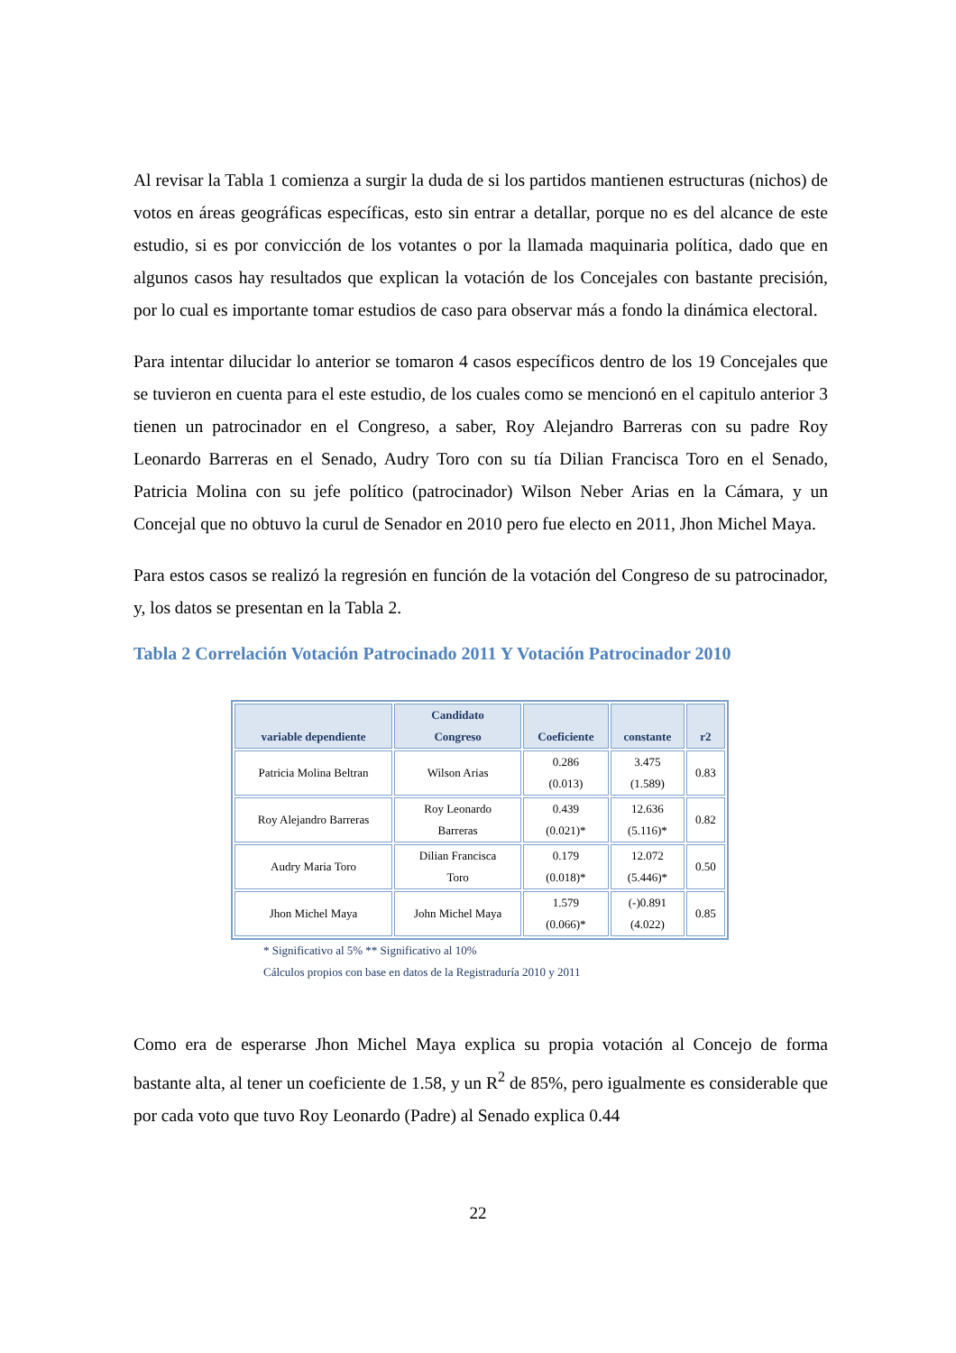Al revisar la Tabla 1 comienza a surgir la duda de si los partidos mantienen estructuras (nichos) de votos en áreas geográficas específicas, esto sin entrar a detallar, porque no es del alcance de este estudio, si es por convicción de los votantes o por la llamada maquinaria política, dado que en algunos casos hay resultados que explican la votación de los Concejales con bastante precisión, por lo cual es importante tomar estudios de caso para observar más a fondo la dinámica electoral.
Para intentar dilucidar lo anterior se tomaron 4 casos específicos dentro de los 19 Concejales que se tuvieron en cuenta para el este estudio, de los cuales como se mencionó en el capitulo anterior 3 tienen un patrocinador en el Congreso, a saber, Roy Alejandro Barreras con su padre Roy Leonardo Barreras en el Senado, Audry Toro con su tía Dilian Francisca Toro en el Senado, Patricia Molina con su jefe político (patrocinador) Wilson Neber Arias en la Cámara, y un Concejal que no obtuvo la curul de Senador en 2010 pero fue electo en 2011, Jhon Michel Maya.
Para estos casos se realizó la regresión en función de la votación del Congreso de su patrocinador, y, los datos se presentan en la Tabla 2.
Tabla 2 Correlación Votación Patrocinado 2011 Y Votación Patrocinador 2010
| variable dependiente | Candidato Congreso | Coeficiente | constante | r2 |
| --- | --- | --- | --- | --- |
| Patricia Molina Beltran | Wilson Arias | 0.286 (0.013) | 3.475 (1.589) | 0.83 |
| Roy Alejandro Barreras | Roy Leonardo Barreras | 0.439 (0.021)* | 12.636 (5.116)* | 0.82 |
| Audry Maria Toro | Dilian Francisca Toro | 0.179 (0.018)* | 12.072 (5.446)* | 0.50 |
| Jhon Michel Maya | John Michel Maya | 1.579 (0.066)* | (-)0.891 (4.022) | 0.85 |
* Significativo al 5% ** Significativo al 10%
Cálculos propios con base en datos de la Registraduría 2010 y 2011
Como era de esperarse Jhon Michel Maya explica su propia votación al Concejo de forma bastante alta, al tener un coeficiente de 1.58, y un R<sup>2</sup> de 85%, pero igualmente es considerable que por cada voto que tuvo Roy Leonardo (Padre) al Senado explica 0.44
22